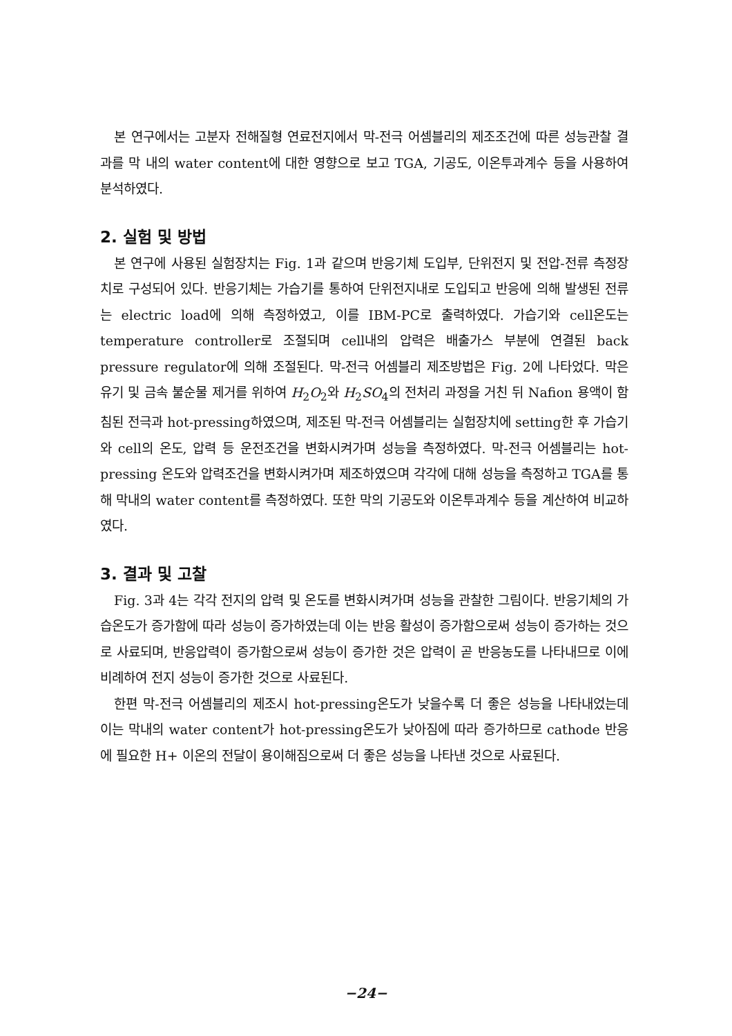본 연구에서는 고분자 전해질형 연료전지에서 막-전극 어셈블리의 제조조건에 따른 성능관찰 결과를 막 내의 water content에 대한 영향으로 보고 TGA, 기공도, 이온투과계수 등을 사용하여 분석하였다.
2. 실험 및 방법
본 연구에 사용된 실험장치는 Fig. 1과 같으며 반응기체 도입부, 단위전지 및 전압-전류 측정장치로 구성되어 있다. 반응기체는 가습기를 통하여 단위전지내로 도입되고 반응에 의해 발생된 전류는 electric load에 의해 측정하였고, 이를 IBM-PC로 출력하였다. 가습기와 cell온도는 temperature controller로 조절되며 cell내의 압력은 배출가스 부분에 연결된 back pressure regulator에 의해 조절된다. 막-전극 어셈블리 제조방법은 Fig. 2에 나타었다. 막은 유기 및 금속 불순물 제거를 위하여 H<sub>2</sub>O<sub>2</sub>와 H<sub>2</sub>SO<sub>4</sub>의 전처리 과정을 거친 뒤 Nafion 용액이 함침된 전극과 hot-pressing하였으며, 제조된 막-전극 어셈블리는 실험장치에 setting한 후 가습기와 cell의 온도, 압력 등 운전조건을 변화시켜가며 성능을 측정하였다. 막-전극 어셈블리는 hot-pressing 온도와 압력조건을 변화시켜가며 제조하였으며 각각에 대해 성능을 측정하고 TGA를 통해 막내의 water content를 측정하였다. 또한 막의 기공도와 이온투과계수 등을 계산하여 비교하였다.
3. 결과 및 고찰
Fig. 3과 4는 각각 전지의 압력 및 온도를 변화시켜가며 성능을 관찰한 그림이다. 반응기체의 가습온도가 증가함에 따라 성능이 증가하였는데 이는 반응 활성이 증가함으로써 성능이 증가하는 것으로 사료되며, 반응압력이 증가함으로써 성능이 증가한 것은 압력이 곧 반응농도를 나타내므로 이에 비례하여 전지 성능이 증가한 것으로 사료된다.
한편 막-전극 어셈블리의 제조시 hot-pressing온도가 낮을수록 더 좋은 성능을 나타내었는데 이는 막내의 water content가 hot-pressing온도가 낮아짐에 따라 증가하므로 cathode 반응에 필요한 H+ 이온의 전달이 용이해짐으로써 더 좋은 성능을 나타낸 것으로 사료된다.
−24−